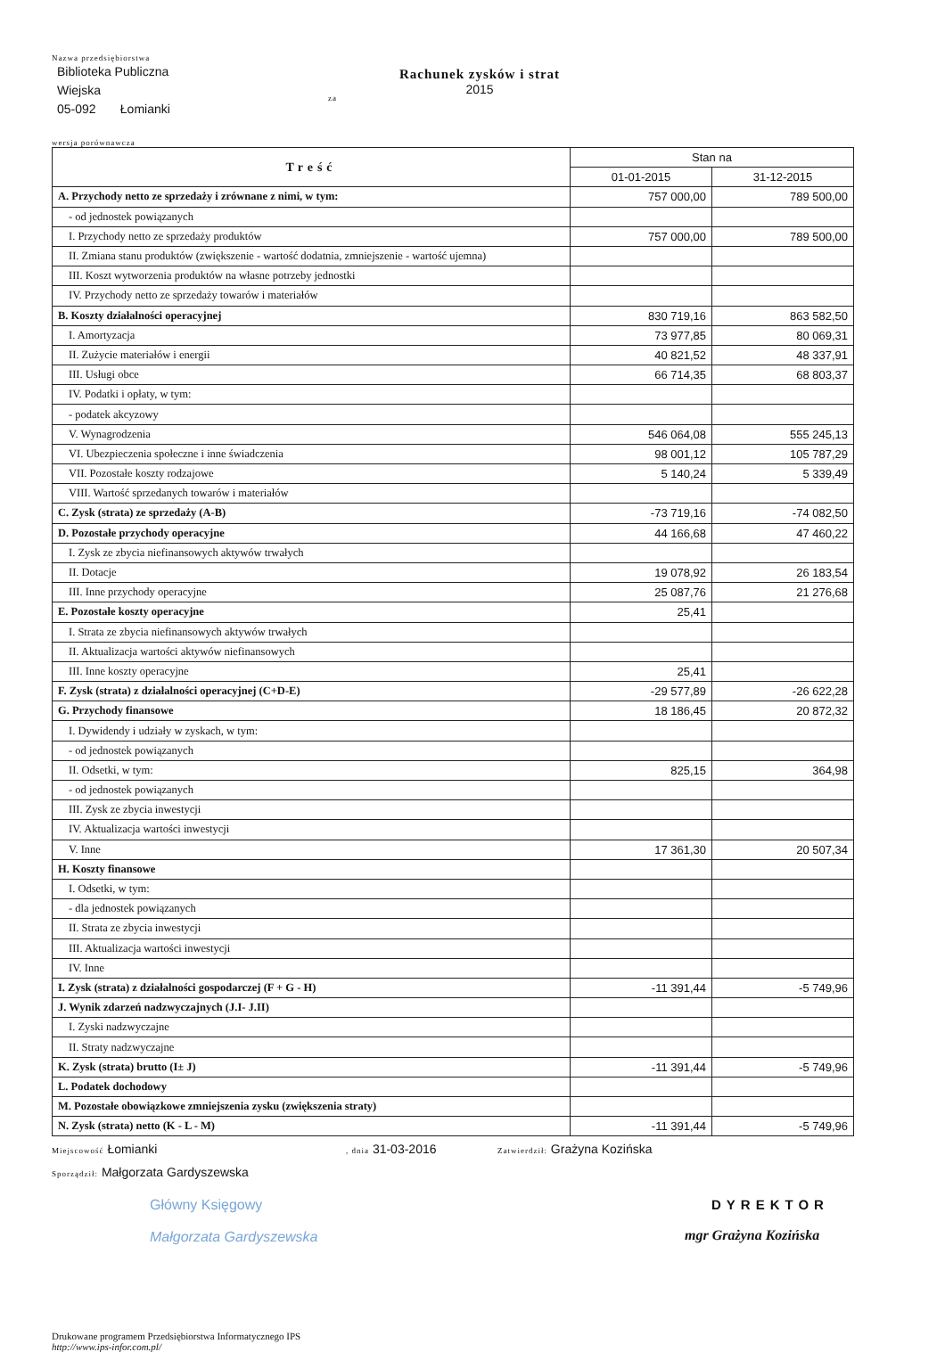Nazwa przedsiębiorstwa
Biblioteka Publiczna
Wiejska
05-092 Łomianki
za
Rachunek zysków i strat
2015
wersja porównawcza
| Treść | Stan na | |
| --- | --- | --- |
| | 01-01-2015 | 31-12-2015 |
| A. Przychody netto ze sprzedaży i zrównane z nimi, w tym: | 757 000,00 | 789 500,00 |
| - od jednostek powiązanych | | |
| I. Przychody netto ze sprzedaży produktów | 757 000,00 | 789 500,00 |
| II. Zmiana stanu produktów (zwiększenie - wartość dodatnia, zmniejszenie - wartość ujemna) | | |
| III. Koszt wytworzenia produktów na własne potrzeby jednostki | | |
| IV. Przychody netto ze sprzedaży towarów i materiałów | | |
| B. Koszty działalności operacyjnej | 830 719,16 | 863 582,50 |
| I. Amortyzacja | 73 977,85 | 80 069,31 |
| II. Zużycie materiałów i energii | 40 821,52 | 48 337,91 |
| III. Usługi obce | 66 714,35 | 68 803,37 |
| IV. Podatki i opłaty, w tym: | | |
| - podatek akcyzowy | | |
| V. Wynagrodzenia | 546 064,08 | 555 245,13 |
| VI. Ubezpieczenia społeczne i inne świadczenia | 98 001,12 | 105 787,29 |
| VII. Pozostałe koszty rodzajowe | 5 140,24 | 5 339,49 |
| VIII. Wartość sprzedanych towarów i materiałów | | |
| C. Zysk (strata) ze sprzedaży (A-B) | -73 719,16 | -74 082,50 |
| D. Pozostałe przychody operacyjne | 44 166,68 | 47 460,22 |
| I. Zysk ze zbycia niefinansowych aktywów trwałych | | |
| II. Dotacje | 19 078,92 | 26 183,54 |
| III. Inne przychody operacyjne | 25 087,76 | 21 276,68 |
| E. Pozostałe koszty operacyjne | 25,41 | |
| I. Strata ze zbycia niefinansowych aktywów trwałych | | |
| II. Aktualizacja wartości aktywów niefinansowych | | |
| III. Inne koszty operacyjne | 25,41 | |
| F. Zysk (strata) z działalności operacyjnej (C+D-E) | -29 577,89 | -26 622,28 |
| G. Przychody finansowe | 18 186,45 | 20 872,32 |
| I. Dywidendy i udziały w zyskach, w tym: | | |
| - od jednostek powiązanych | | |
| II. Odsetki, w tym: | 825,15 | 364,98 |
| - od jednostek powiązanych | | |
| III. Zysk ze zbycia inwestycji | | |
| IV. Aktualizacja wartości inwestycji | | |
| V. Inne | 17 361,30 | 20 507,34 |
| H. Koszty finansowe | | |
| I. Odsetki, w tym: | | |
| - dla jednostek powiązanych | | |
| II. Strata ze zbycia inwestycji | | |
| III. Aktualizacja wartości inwestycji | | |
| IV. Inne | | |
| I. Zysk (strata) z działalności gospodarczej (F + G - H) | -11 391,44 | -5 749,96 |
| J. Wynik zdarzeń nadzwyczajnych (J.I- J.II) | | |
| I. Zyski nadzwyczajne | | |
| II. Straty nadzwyczajne | | |
| K. Zysk (strata) brutto (I± J) | -11 391,44 | -5 749,96 |
| L. Podatek dochodowy | | |
| M. Pozostałe obowiązkowe zmniejszenia zysku (zwiększenia straty) | | |
| N. Zysk (strata) netto (K - L - M) | -11 391,44 | -5 749,96 |
Miejscowość Łomianki
, dnia 31-03-2016
Zatwierdził: Grażyna Kozińska
Sporządził: Małgorzata Gardyszewska
Główny Księgowy
Małgorzata Gardyszewska
DYREKTOR
mgr Grażyna Kozińska
Drukowane programem Przedsiębiorstwa Informatycznego IPS
http://www.ips-infor.com.pl/